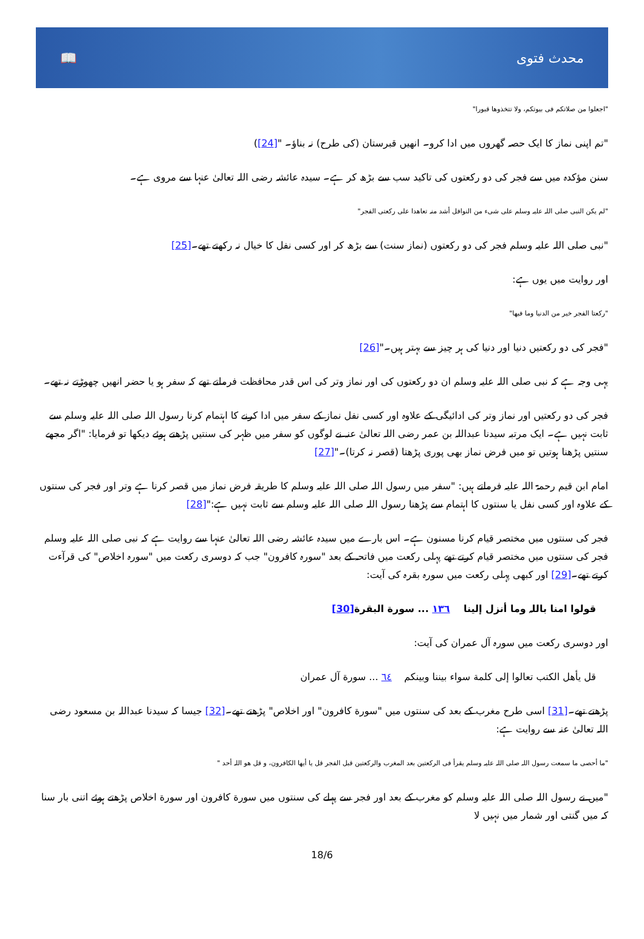📖 محدث فتوی
"اجعلوا من صلاتکم فی بیوتکم، ولا تتخذوھا قبورا"
"تم اپنی نماز کا ایک حصہ گھروں میں ادا کرو۔ انھیں قبرستان (کی طرح) نہ بناؤ۔ "[24])
سنن مؤکدہ میں سے فجر کی دو رکعتوں کی تاکید سب سے بڑھ کر ہے۔ سیدہ عائشہ رضی اللہ تعالیٰ عنہا سے مروی ہے۔
"لم یکن النبی صلی اللہ علیہ وسلم علی شیء من النوافل أشد منہ تعاھدا علی رکعتی الفجر"
"نبی صلی اللہ علیہ وسلم فجر کی دو رکعتوں (نماز سنت) سے بڑھ کر اور کسی نفل کا خیال نہ رکھتے تھے۔[25]
اور روایت میں یوں ہے:
"رکعتا الفجر خیر من الدنیا وما فیھا"
"فجر کی دو رکعتیں دنیا اور دنیا کی ہر چیز سے بہتر ہیں۔"[26]
یہی وجہ ہے کہ نبی صلی اللہ علیہ وسلم ان دو رکعتوں کی اور نماز وتر کی اس قدر محافظت فرماتے تھے کہ سفر ہو یا حضر انھیں چھوڑتے نہ تھے۔
فجر کی دو رکعتیں اور نماز وتر کی ادائیگی کے علاوہ اور کسی نفل نماز کے سفر میں ادا کرنے کا اہتمام کرنا رسول اللہ صلی اللہ علیہ وسلم سے ثابت نہیں ہے۔ ایک مرتبہ سیدنا عبداللہ بن عمر رضی اللہ تعالیٰ عنہ نے لوگوں کو سفر میں ظہر کی سنتیں پڑھتے ہوئے دیکھا تو فرمایا: "اگر مجھے سنتیں پڑھنا ہوتیں تو میں فرض نماز بھی پوری پڑھتا (قصر نہ کرتا)۔"[27]
امام ابن قیم رحمۃ اللہ علیہ فرماتے ہیں: "سفر میں رسول اللہ صلی اللہ علیہ وسلم کا طریقہ فرض نماز میں قصر کرنا ہے وتر اور فجر کی سنتوں کے علاوہ اور کسی نفل یا سنتوں کا اہتمام سے پڑھنا رسول اللہ صلی اللہ علیہ وسلم سے ثابت نہیں ہے:"[28]
فجر کی سنتوں میں مختصر قیام کرنا مسنون ہے۔ اس بارے میں سیدہ عائشہ رضی اللہ تعالیٰ عنہا سے روایت ہے کہ نبی صلی اللہ علیہ وسلم فجر کی سنتوں میں مختصر قیام کرتے تھے پہلی رکعت میں فاتحہ کے بعد "سورہ کافرون" جب کہ دوسری رکعت میں "سورہ اخلاص" کی قرآءت کرتے تھے۔[29] اور کبھی پہلی رکعت میں سورہ بقرہ کی آیت:
قولوا امنا باللہ وما أنزل إلینا ١٣٦ ... سورة البقرة[30]
اور دوسری رکعت میں سورہ آل عمران کی آیت:
قل یأھل الکتب تعالوا إلی کلمة سواء بیننا وبینکم ٦٤ ... سورة آل عمران
پڑھتے تھے۔[31] اسی طرح مغرب کے بعد کی سنتوں میں "سورة کافرون" اور اخلاص" پڑھتے تھے۔[32] جیسا کہ سیدنا عبداللہ بن مسعود رضی اللہ تعالیٰ عنہ سے روایت ہے:
"ما أحصی ما سمعت رسول اللہ صلی اللہ علیہ وسلم یقرأ فی الرکعتین بعد المغرب والرکعتین قبل الفجر قل یا أیھا الکافرون، و قل ھو اللہ أحد "
"میں نے رسول اللہ صلی اللہ علیہ وسلم کو مغرب کے بعد اور فجر سے پہلے کی سنتوں میں سورة کافرون اور سورة اخلاص پڑھتے ہوئے اتنی بار سنا کہ میں گنتی اور شمار میں نہیں لا
18/6